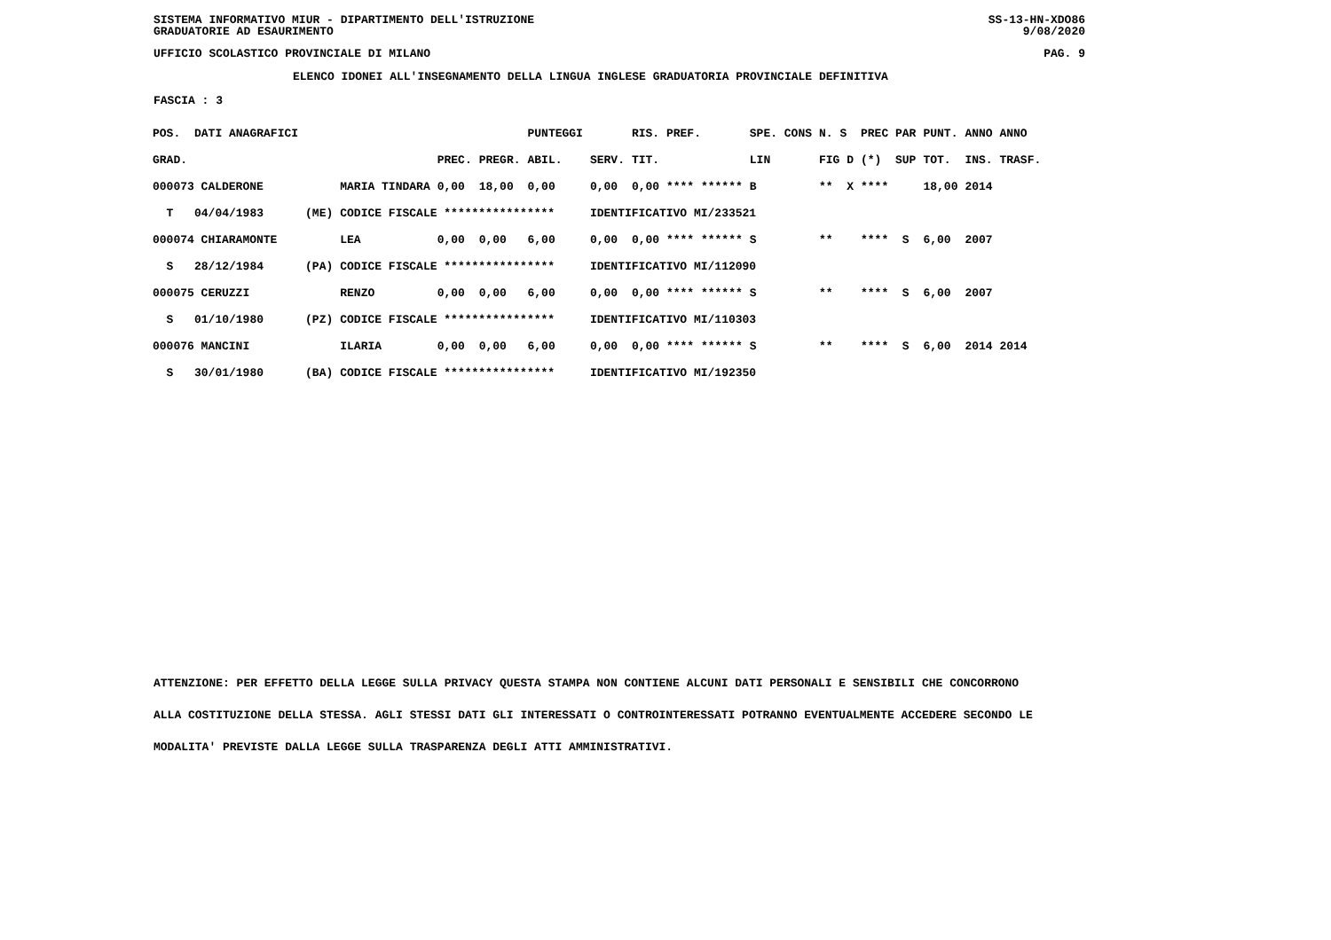SISTEMA INFORMATIVO MIUR - DIPARTIMENTO DELL'ISTRUZIONE
GRADUATORIE AD ESAURIMENTO SS-13-HN-XDO86
9/08/2020
UFFICIO SCOLASTICO PROVINCIALE DI MILANO PAG. 9
ELENCO IDONEI ALL'INSEGNAMENTO DELLA LINGUA INGLESE GRADUATORIA PROVINCIALE DEFINITIVA
FASCIA : 3
| POS. | DATI ANAGRAFICI | | | | | PUNTEGGI | | RIS. PREF. | SPE. CONS | N. S | PREC PAR | PUNT. | ANNO ANNO |
| GRAD. | | | | PREC. | PREGR. | ABIL. | SERV. | TIT. | LIN | FIG D | (*) SUP | TOT. | INS. TRASF. |
| 000073 CALDERONE | | | MARIA TINDARA | 0,00 | 18,00 | 0,00 | 0,00 | 0,00 **** ****** | B | ** X | **** | 18,00 | 2014 |
| T | 04/04/1983 | (ME) | CODICE FISCALE **************** | | | | IDENTIFICATIVO MI/233521 | | | | | | |
| 000074 CHIARAMONTE | | | LEA | 0,00 | 0,00 | 6,00 | 0,00 | 0,00 **** ****** | S | ** | **** S | 6,00 | 2007 |
| S | 28/12/1984 | (PA) | CODICE FISCALE **************** | | | | IDENTIFICATIVO MI/112090 | | | | | | |
| 000075 CERUZZI | | | RENZO | 0,00 | 0,00 | 6,00 | 0,00 | 0,00 **** ****** | S | ** | **** S | 6,00 | 2007 |
| S | 01/10/1980 | (PZ) | CODICE FISCALE **************** | | | | IDENTIFICATIVO MI/110303 | | | | | | |
| 000076 MANCINI | | | ILARIA | 0,00 | 0,00 | 6,00 | 0,00 | 0,00 **** ****** | S | ** | **** S | 6,00 | 2014 2014 |
| S | 30/01/1980 | (BA) | CODICE FISCALE **************** | | | | IDENTIFICATIVO MI/192350 | | | | | | |
ATTENZIONE: PER EFFETTO DELLA LEGGE SULLA PRIVACY QUESTA STAMPA NON CONTIENE ALCUNI DATI PERSONALI E SENSIBILI CHE CONCORRONO
ALLA COSTITUZIONE DELLA STESSA. AGLI STESSI DATI GLI INTERESSATI O CONTROINTERESSATI POTRANNO EVENTUALMENTE ACCEDERE SECONDO LE
MODALITA' PREVISTE DALLA LEGGE SULLA TRASPARENZA DEGLI ATTI AMMINISTRATIVI.